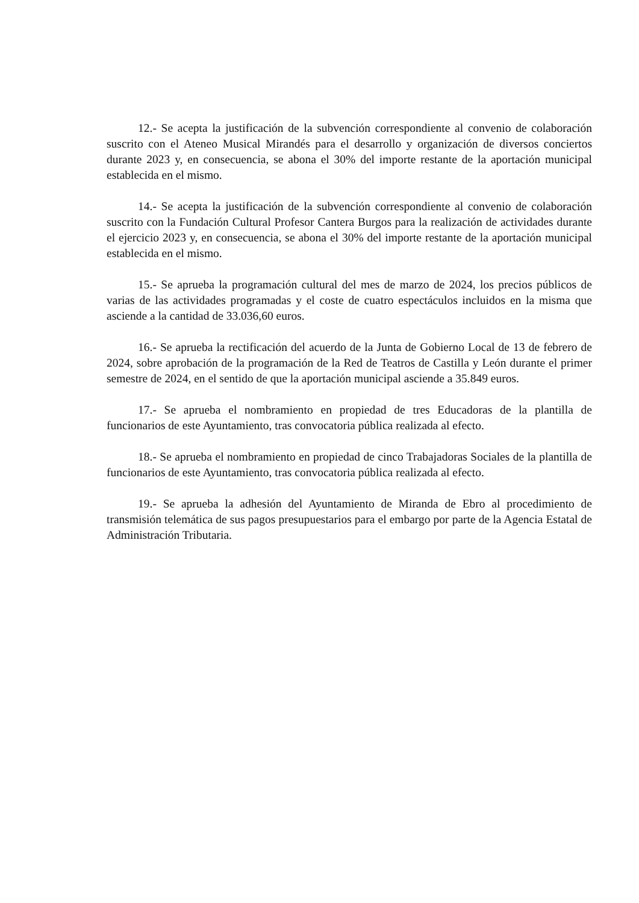12.- Se acepta la justificación de la subvención correspondiente al convenio de colaboración suscrito con el Ateneo Musical Mirandés para el desarrollo y organización de diversos conciertos durante 2023 y, en consecuencia, se abona el 30% del importe restante de la aportación municipal establecida en el mismo.
14.- Se acepta la justificación de la subvención correspondiente al convenio de colaboración suscrito con la Fundación Cultural Profesor Cantera Burgos para la realización de actividades durante el ejercicio 2023 y, en consecuencia, se abona el 30% del importe restante de la aportación municipal establecida en el mismo.
15.- Se aprueba la programación cultural del mes de marzo de 2024, los precios públicos de varias de las actividades programadas y el coste de cuatro espectáculos incluidos en la misma que asciende a la cantidad de 33.036,60 euros.
16.- Se aprueba la rectificación del acuerdo de la Junta de Gobierno Local de 13 de febrero de 2024, sobre aprobación de la programación de la Red de Teatros de Castilla y León durante el primer semestre de 2024, en el sentido de que la aportación municipal asciende a 35.849 euros.
17.- Se aprueba el nombramiento en propiedad de tres Educadoras de la plantilla de funcionarios de este Ayuntamiento, tras convocatoria pública realizada al efecto.
18.- Se aprueba el nombramiento en propiedad de cinco Trabajadoras Sociales de la plantilla de funcionarios de este Ayuntamiento, tras convocatoria pública realizada al efecto.
19.- Se aprueba la adhesión del Ayuntamiento de Miranda de Ebro al procedimiento de transmisión telemática de sus pagos presupuestarios para el embargo por parte de la Agencia Estatal de Administración Tributaria.